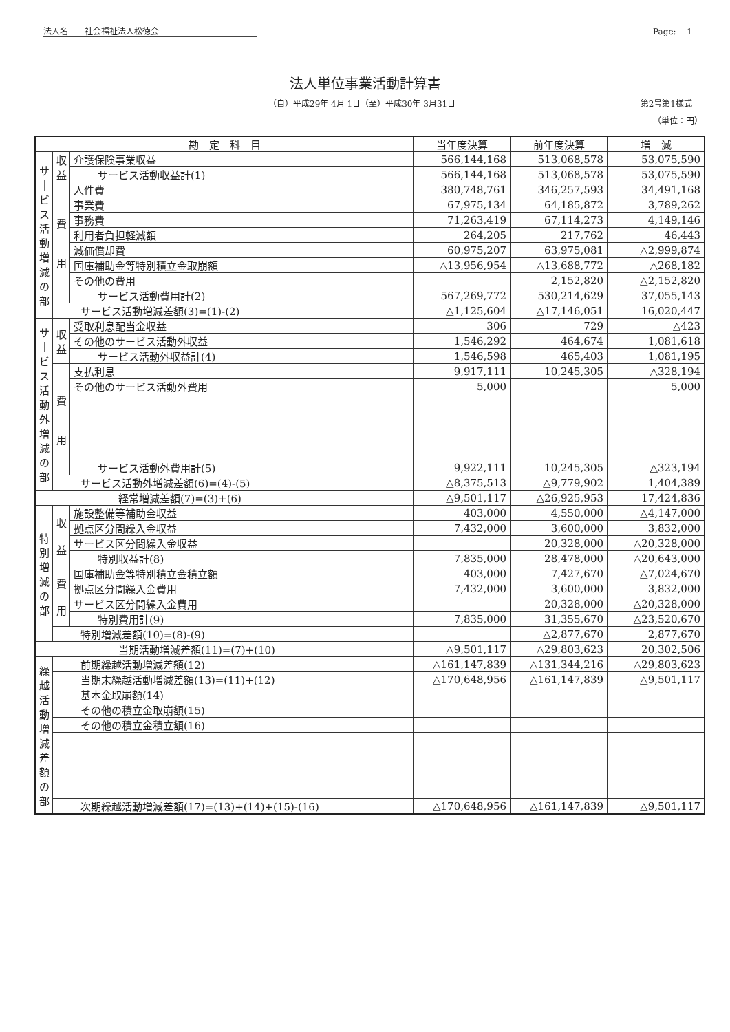法人名　　社会福祉法人松徳会 Page:　 1
法人単位事業活動計算書
（自）平成29年 4月 1日（至）平成30年 3月31日 第2号第1様式
（単位：円）
| 勘 定 科 目 | | | 当年度決算 | 前年度決算 | 増 減 |
| --- | --- | --- | --- | --- | --- |
| サ ｜ ビ ス 活 動 増 減 の 部 | 収 益 | 介護保険事業収益 | 566,144,168 | 513,068,578 | 53,075,590 |
| | | サービス活動収益計(1) | 566,144,168 | 513,068,578 | 53,075,590 |
| | 費 用 | 人件費 | 380,748,761 | 346,257,593 | 34,491,168 |
| | | 事業費 | 67,975,134 | 64,185,872 | 3,789,262 |
| | | 事務費 | 71,263,419 | 67,114,273 | 4,149,146 |
| | | 利用者負担軽減額 | 264,205 | 217,762 | 46,443 |
| | | 減価償却費 | 60,975,207 | 63,975,081 | △2,999,874 |
| | | 国庫補助金等特別積立金取崩額 | △13,956,954 | △13,688,772 | △268,182 |
| | | その他の費用 | | 2,152,820 | △2,152,820 |
| | | サービス活動費用計(2) | 567,269,772 | 530,214,629 | 37,055,143 |
| | サービス活動増減差額(3)=(1)-(2) | | △1,125,604 | △17,146,051 | 16,020,447 |
| サ ｜ ビ ス 活 動 外 増 減 の 部 | 収 益 | 受取利息配当金収益 | 306 | 729 | △423 |
| | | その他のサービス活動外収益 | 1,546,292 | 464,674 | 1,081,618 |
| | | サービス活動外収益計(4) | 1,546,598 | 465,403 | 1,081,195 |
| | 費 用 | 支払利息 | 9,917,111 | 10,245,305 | △328,194 |
| | | その他のサービス活動外費用 | 5,000 | | 5,000 |
| | | サービス活動外費用計(5) | 9,922,111 | 10,245,305 | △323,194 |
| | サービス活動外増減差額(6)=(4)-(5) | | △8,375,513 | △9,779,902 | 1,404,389 |
| 経常増減差額(7)=(3)+(6) | | | △9,501,117 | △26,925,953 | 17,424,836 |
| 特 別 増 減 の 部 | 収 益 | 施設整備等補助金収益 | 403,000 | 4,550,000 | △4,147,000 |
| | | 拠点区分間繰入金収益 | 7,432,000 | 3,600,000 | 3,832,000 |
| | | サービス区分間繰入金収益 | | 20,328,000 | △20,328,000 |
| | | 特別収益計(8) | 7,835,000 | 28,478,000 | △20,643,000 |
| | 費 用 | 国庫補助金等特別積立金積立額 | 403,000 | 7,427,670 | △7,024,670 |
| | | 拠点区分間繰入金費用 | 7,432,000 | 3,600,000 | 3,832,000 |
| | | サービス区分間繰入金費用 | | 20,328,000 | △20,328,000 |
| | | 特別費用計(9) | 7,835,000 | 31,355,670 | △23,520,670 |
| | 特別増減差額(10)=(8)-(9) | | | △2,877,670 | 2,877,670 |
| 当期活動増減差額(11)=(7)+(10) | | | △9,501,117 | △29,803,623 | 20,302,506 |
| 繰 越 活 動 増 減 差 額 の 部 | 前期繰越活動増減差額(12) | | △161,147,839 | △131,344,216 | △29,803,623 |
| | 当期末繰越活動増減差額(13)=(11)+(12) | | △170,648,956 | △161,147,839 | △9,501,117 |
| | 基本金取崩額(14) | | | | |
| | その他の積立金取崩額(15) | | | | |
| | その他の積立金積立額(16) | | | | |
| | 次期繰越活動増減差額(17)=(13)+(14)+(15)-(16) | | △170,648,956 | △161,147,839 | △9,501,117 |